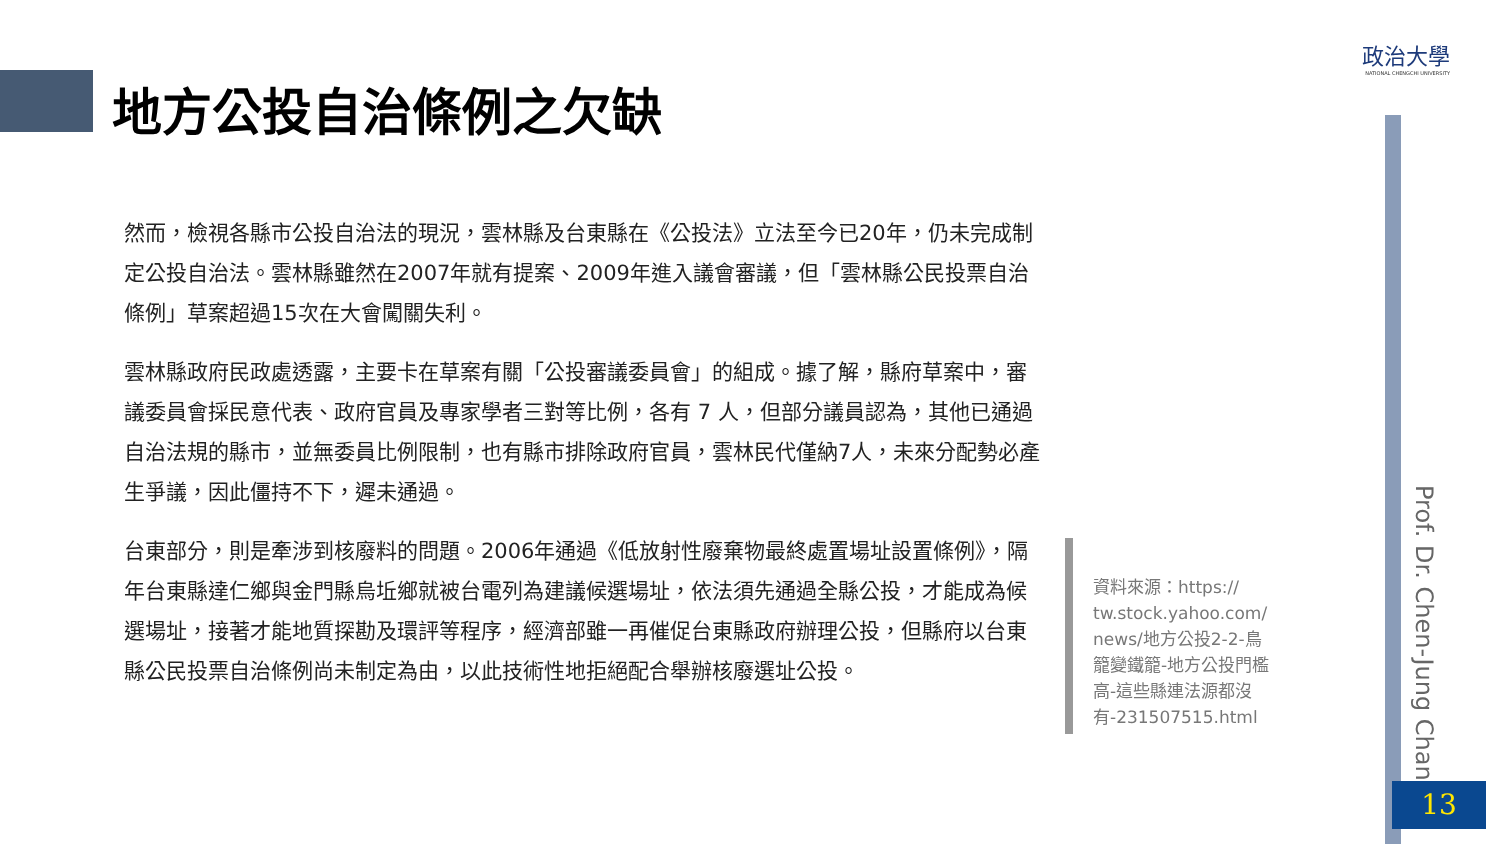地方公投自治條例之欠缺
政治大學
NATIONAL CHENGCHI UNIVERSITY
然而，檢視各縣市公投自治法的現況，雲林縣及台東縣在《公投法》立法至今已20年，仍未完成制定公投自治法。雲林縣雖然在2007年就有提案、2009年進入議會審議，但「雲林縣公民投票自治條例」草案超過15次在大會闖關失利。
雲林縣政府民政處透露，主要卡在草案有關「公投審議委員會」的組成。據了解，縣府草案中，審議委員會採民意代表、政府官員及專家學者三對等比例，各有 7 人，但部分議員認為，其他已通過自治法規的縣市，並無委員比例限制，也有縣市排除政府官員，雲林民代僅納7人，未來分配勢必產生爭議，因此僵持不下，遲未通過。
台東部分，則是牽涉到核廢料的問題。2006年通過《低放射性廢棄物最終處置場址設置條例》，隔年台東縣達仁鄉與金門縣烏坵鄉就被台電列為建議候選場址，依法須先通過全縣公投，才能成為候選場址，接著才能地質探勘及環評等程序，經濟部雖一再催促台東縣政府辦理公投，但縣府以台東縣公民投票自治條例尚未制定為由，以此技術性地拒絕配合舉辦核廢選址公投。
資料來源：https:// tw.stock.yahoo.com/ news/地方公投2-2-鳥籠變鐵籠-地方公投門檻高-這些縣連法源都沒有-231507515.html
Prof. Dr. Chen-Jung Chan
13